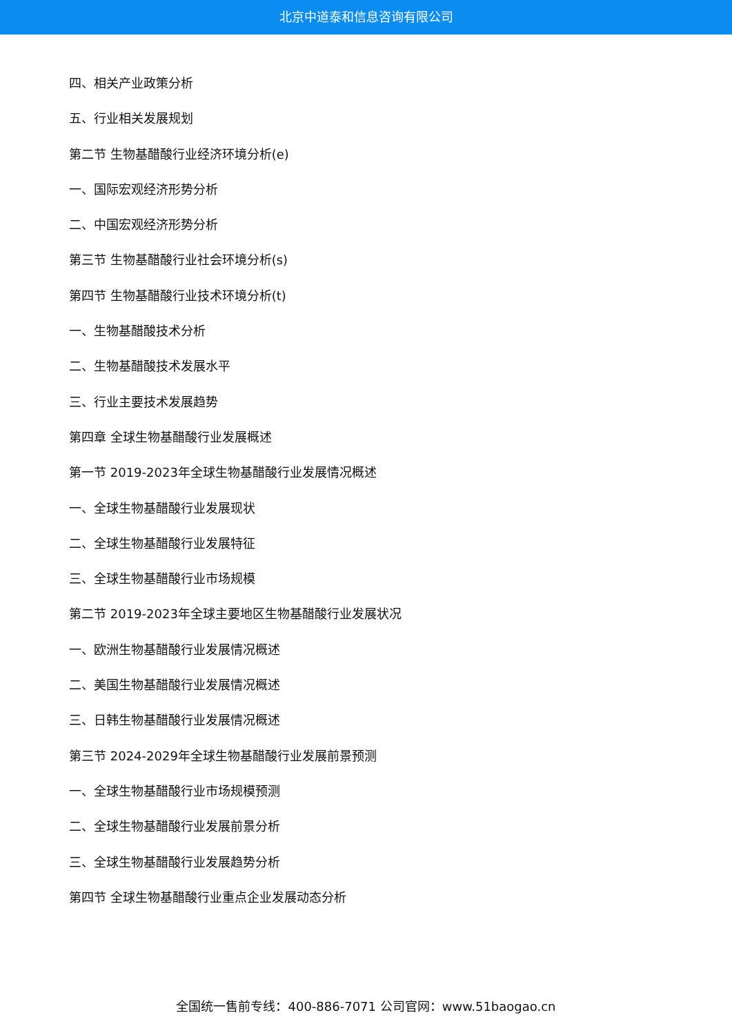北京中道泰和信息咨询有限公司
四、相关产业政策分析
五、行业相关发展规划
第二节 生物基醋酸行业经济环境分析(e)
一、国际宏观经济形势分析
二、中国宏观经济形势分析
第三节 生物基醋酸行业社会环境分析(s)
第四节 生物基醋酸行业技术环境分析(t)
一、生物基醋酸技术分析
二、生物基醋酸技术发展水平
三、行业主要技术发展趋势
第四章 全球生物基醋酸行业发展概述
第一节 2019-2023年全球生物基醋酸行业发展情况概述
一、全球生物基醋酸行业发展现状
二、全球生物基醋酸行业发展特征
三、全球生物基醋酸行业市场规模
第二节 2019-2023年全球主要地区生物基醋酸行业发展状况
一、欧洲生物基醋酸行业发展情况概述
二、美国生物基醋酸行业发展情况概述
三、日韩生物基醋酸行业发展情况概述
第三节 2024-2029年全球生物基醋酸行业发展前景预测
一、全球生物基醋酸行业市场规模预测
二、全球生物基醋酸行业发展前景分析
三、全球生物基醋酸行业发展趋势分析
第四节 全球生物基醋酸行业重点企业发展动态分析
全国统一售前专线：400-886-7071 公司官网：www.51baogao.cn